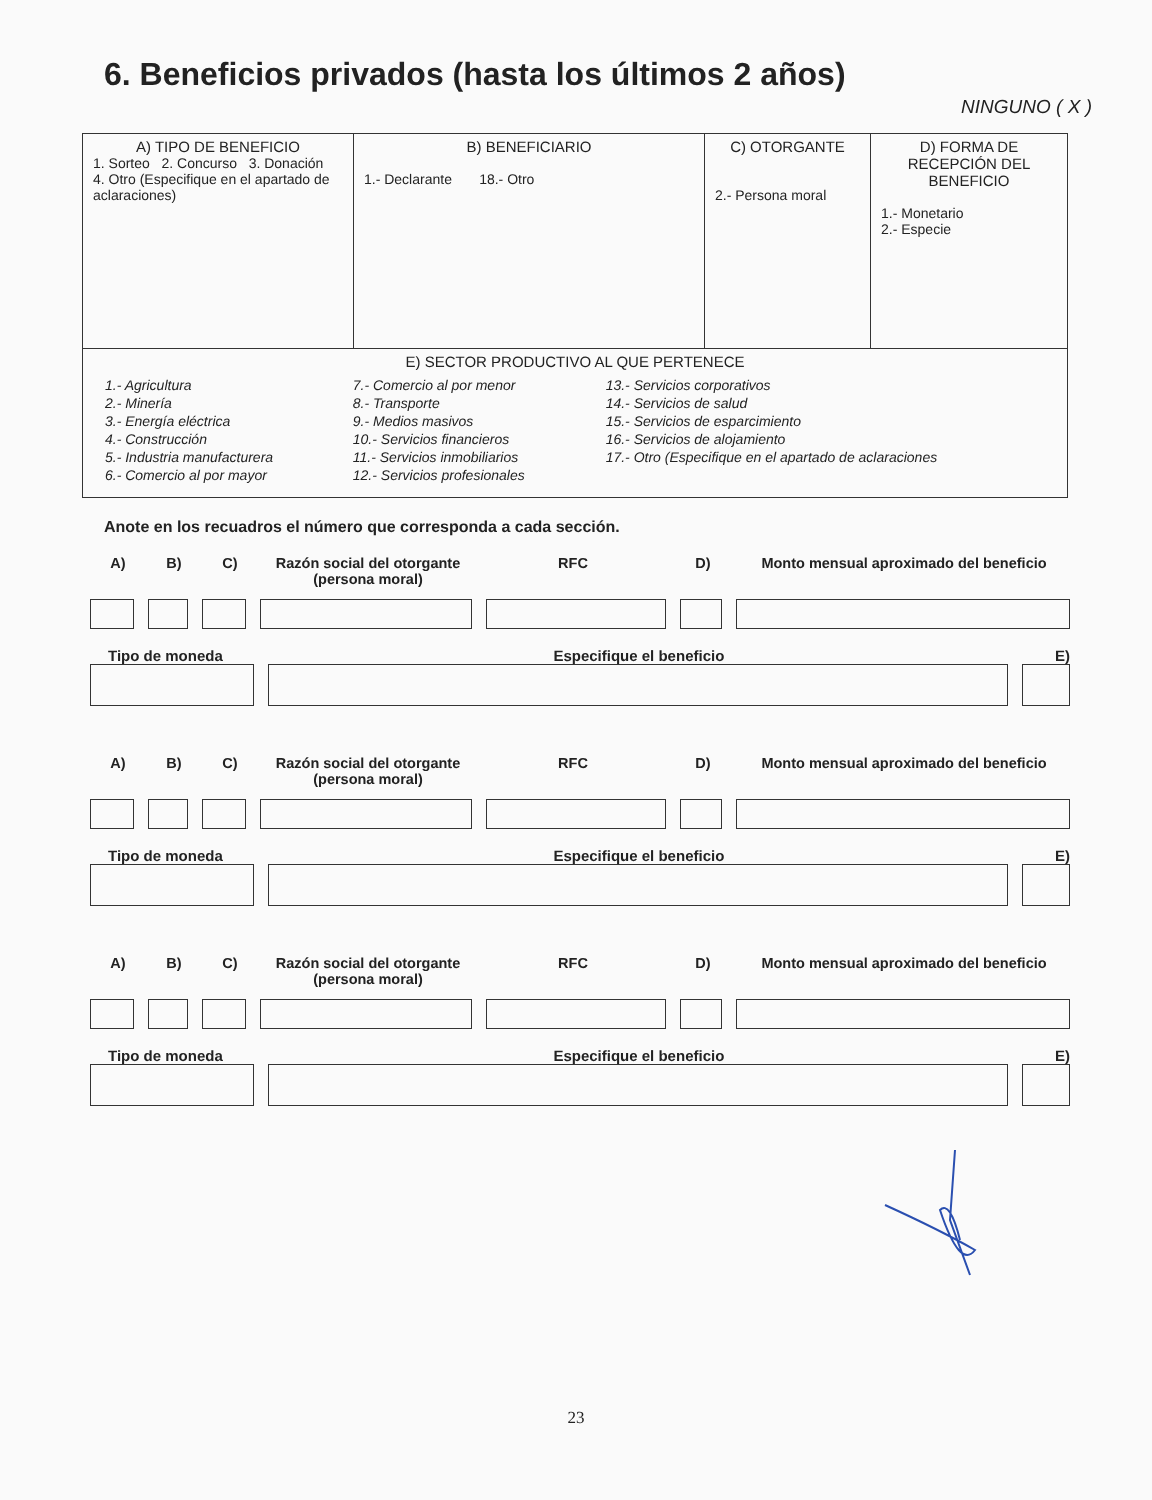6. Beneficios privados (hasta los últimos 2 años)
NINGUNO ( X )
| A) TIPO DE BENEFICIO 1. Sorteo 2. Concurso 3. Donación 4. Otro (Especifique en el apartado de aclaraciones) | B) BENEFICIARIO 1.- Declarante 18.- Otro | C) OTORGANTE 2.- Persona moral | D) FORMA DE RECEPCIÓN DEL BENEFICIO 1.- Monetario 2.- Especie |
| E) SECTOR PRODUCTIVO AL QUE PERTENECE / 1.- Agricultura 2.- Minería 3.- Energía eléctrica 4.- Construcción 5.- Industria manufacturera 6.- Comercio al por mayor / 7.- Comercio al por menor 8.- Transporte 9.- Medios masivos 10.- Servicios financieros 11.- Servicios inmobiliarios 12.- Servicios profesionales / 13.- Servicios corporativos 14.- Servicios de salud 15.- Servicios de esparcimiento 16.- Servicios de alojamiento 17.- Otro (Especifique en el apartado de aclaraciones / | | | |
Anote en los recuadros el número que corresponda a cada sección.
A) B) C) Razón social del otorgante (persona moral) RFC D) Monto mensual aproximado del beneficio
Tipo de moneda Especifique el beneficio E)
A) B) C) Razón social del otorgante (persona moral) RFC D) Monto mensual aproximado del beneficio
Tipo de moneda Especifique el beneficio E)
A) B) C) Razón social del otorgante (persona moral) RFC D) Monto mensual aproximado del beneficio
Tipo de moneda Especifique el beneficio E)
23